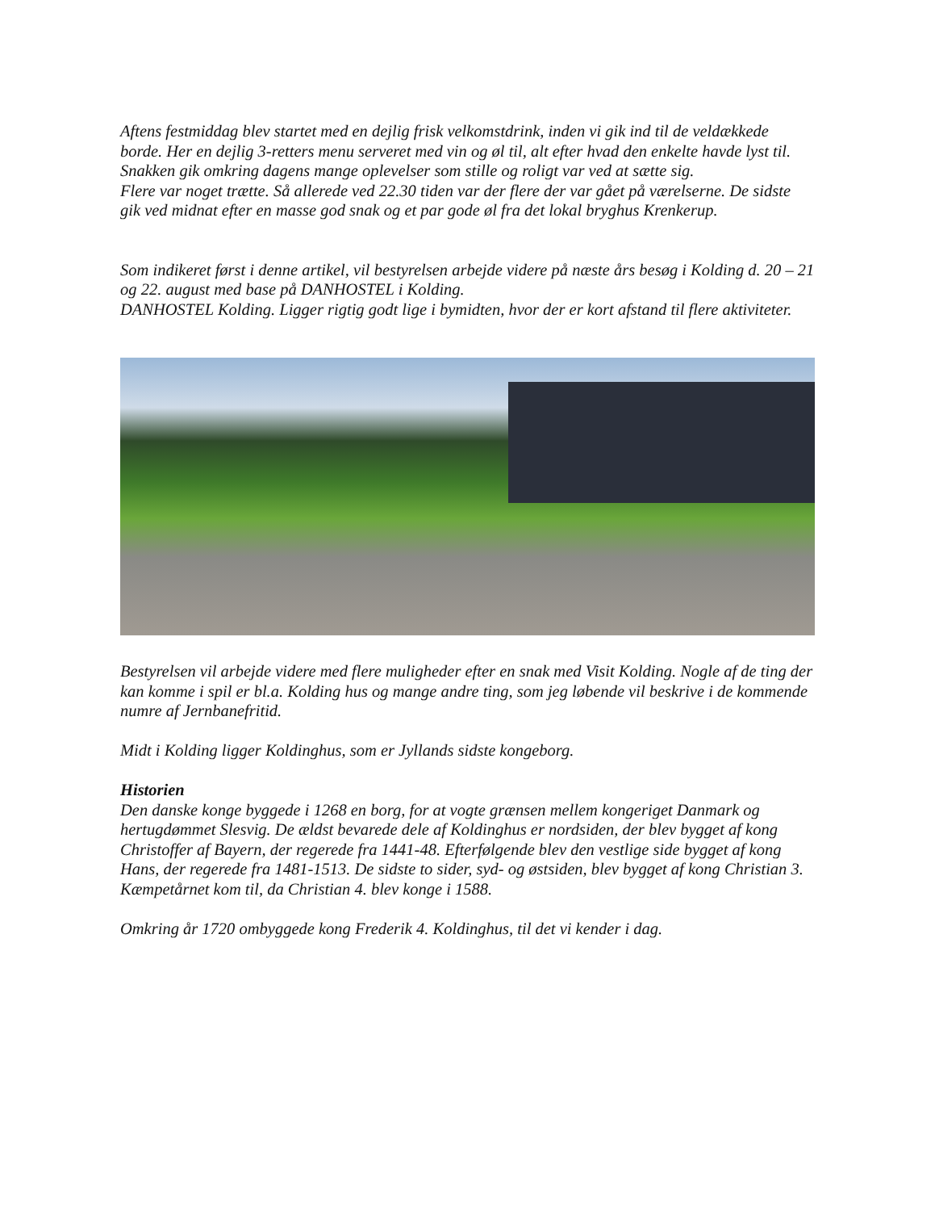Aftens festmiddag blev startet med en dejlig frisk velkomstdrink, inden vi gik ind til de veldækkede borde. Her en dejlig 3-retters menu serveret med vin og øl til, alt efter hvad den enkelte havde lyst til. Snakken gik omkring dagens mange oplevelser som stille og roligt var ved at sætte sig.
Flere var noget trætte. Så allerede ved 22.30 tiden var der flere der var gået på værelserne. De sidste gik ved midnat efter en masse god snak og et par gode øl fra det lokal bryghus Krenkerup.
Som indikeret først i denne artikel, vil bestyrelsen arbejde videre på næste års besøg i Kolding d. 20 – 21 og 22. august med base på DANHOSTEL i Kolding.
DANHOSTEL Kolding. Ligger rigtig godt lige i bymidten, hvor der er kort afstand til flere aktiviteter.
Bestyrelsen vil arbejde videre med flere muligheder efter en snak med Visit Kolding. Nogle af de ting der kan komme i spil er bl.a. Kolding hus og mange andre ting, som jeg løbende vil beskrive i de kommende numre af Jernbanefritid.
Midt i Kolding ligger Koldinghus, som er Jyllands sidste kongeborg.
Historien
Den danske konge byggede i 1268 en borg, for at vogte grænsen mellem kongeriget Danmark og hertugdømmet Slesvig. De ældst bevarede dele af Koldinghus er nordsiden, der blev bygget af kong Christoffer af Bayern, der regerede fra 1441-48. Efterfølgende blev den vestlige side bygget af kong Hans, der regerede fra 1481-1513. De sidste to sider, syd- og østsiden, blev bygget af kong Christian 3.
Kæmpetårnet kom til, da Christian 4. blev konge i 1588.
Omkring år 1720 ombyggede kong Frederik 4. Koldinghus, til det vi kender i dag.